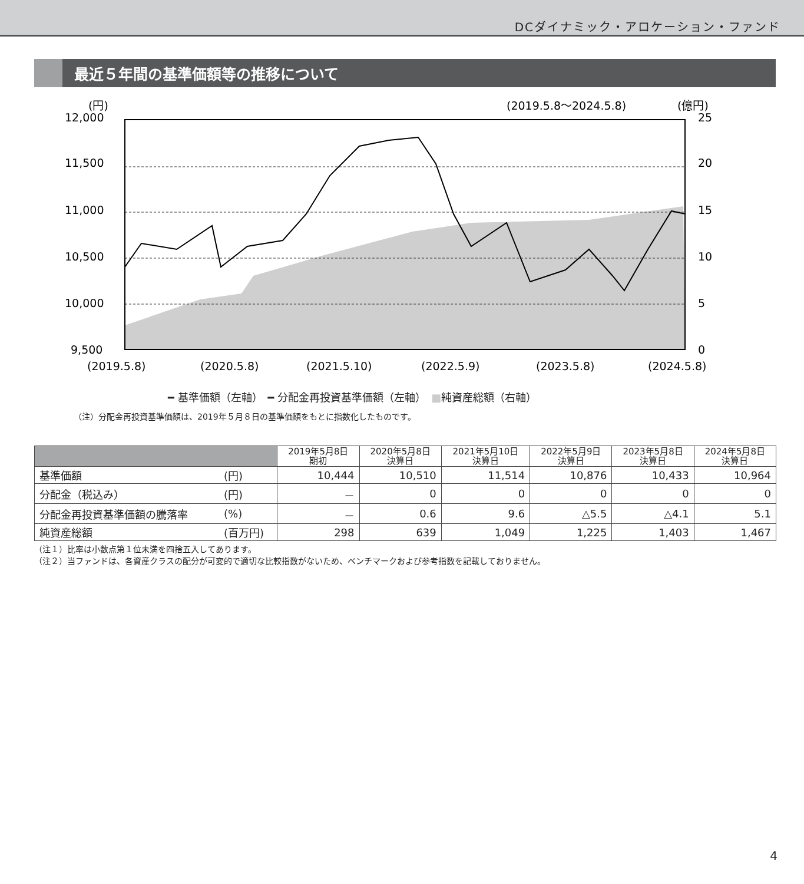DCダイナミック・アロケーション・ファンド
最近５年間の基準価額等の推移について
(円)
(2019.5.8～2024.5.8)
(億円)
12,000
11,500
11,000
10,500
10,000
9,500
25
20
15
10
5
0
(2019.5.8)
(2020.5.8)
(2021.5.10)
(2022.5.9)
(2023.5.8)
(2024.5.8)
━ 基準価額（左軸）　━ 分配金再投資基準価額（左軸）　■純資産総額（右軸）
（注）分配金再投資基準価額は、2019年５月８日の基準価額をもとに指数化したものです。
| | | 2019年5月8日 期初 | 2020年5月8日 決算日 | 2021年5月10日 決算日 | 2022年5月9日 決算日 | 2023年5月8日 決算日 | 2024年5月8日 決算日 |
| --- | --- | --- | --- | --- | --- | --- | --- |
| 基準価額 | (円) | 10,444 | 10,510 | 11,514 | 10,876 | 10,433 | 10,964 |
| 分配金（税込み） | (円) | － | 0 | 0 | 0 | 0 | 0 |
| 分配金再投資基準価額の騰落率 | (%) | － | 0.6 | 9.6 | △5.5 | △4.1 | 5.1 |
| 純資産総額 | (百万円) | 298 | 639 | 1,049 | 1,225 | 1,403 | 1,467 |
（注１）比率は小数点第１位未満を四捨五入してあります。
（注２）当ファンドは、各資産クラスの配分が可変的で適切な比較指数がないため、ベンチマークおよび参考指数を記載しておりません。
4